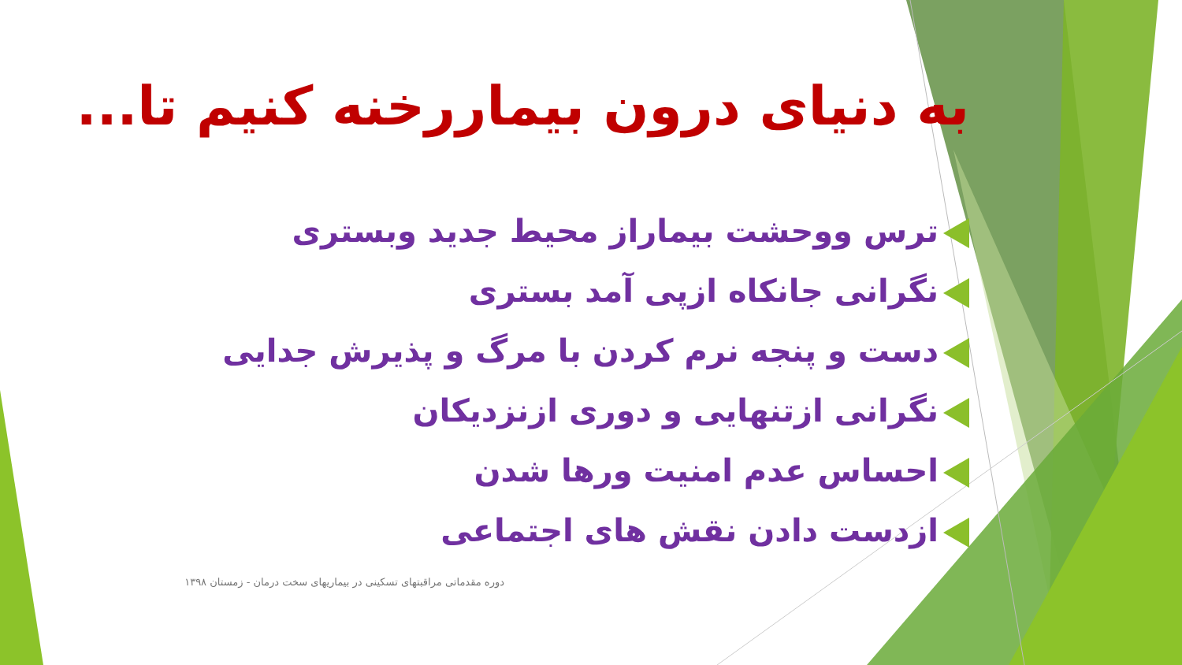به دنیای درون بیماررخنه کنیم تا...
ترس ووحشت بیماراز محیط جدید وبستری
نگرانی جانکاه ازپی آمد بستری
دست و پنجه نرم کردن با مرگ و پذیرش جدایی
نگرانی ازتنهایی و دوری ازنزدیکان
احساس عدم امنیت ورها شدن
ازدست دادن نقش های اجتماعی
دوره مقدماتی مراقبتهای تسکینی در بیماریهای سخت درمان - زمستان ۱۳۹۸